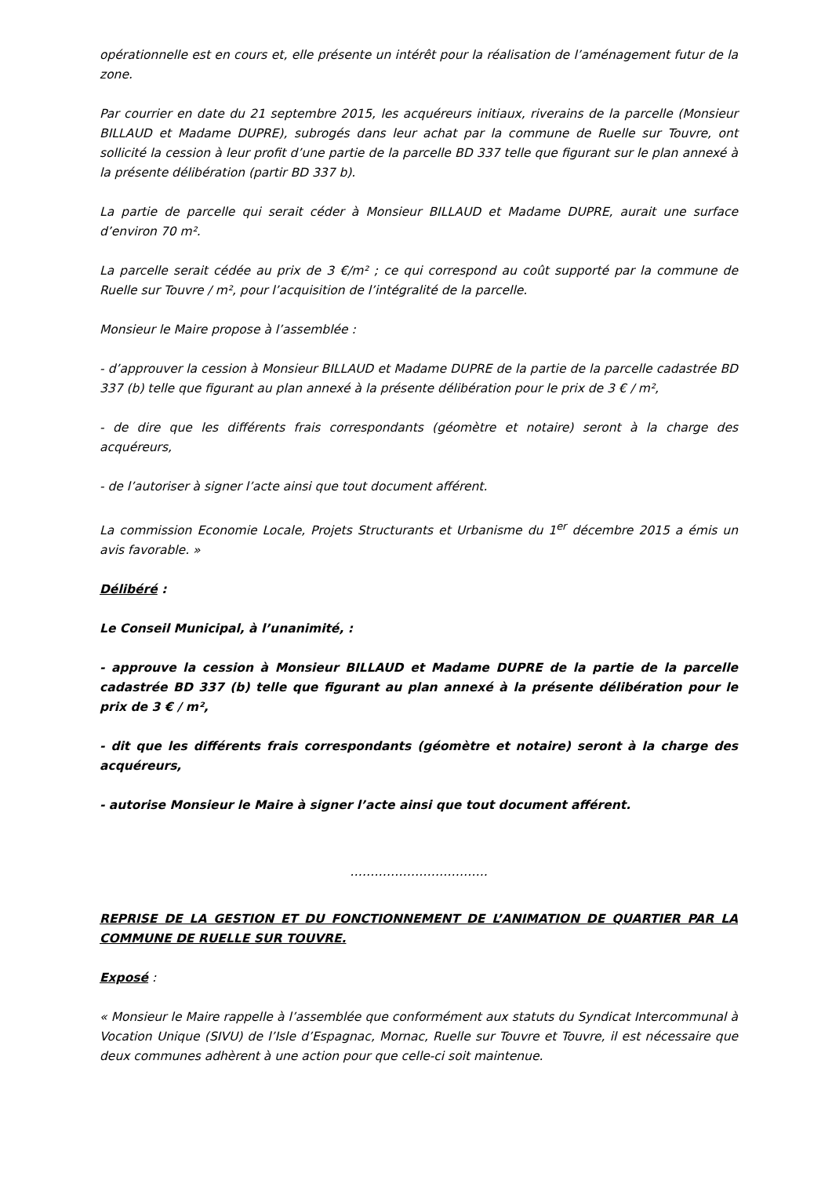opérationnelle est en cours et, elle présente un intérêt pour la réalisation de l’aménagement futur de la zone.
Par courrier en date du 21 septembre 2015, les acquéreurs initiaux, riverains de la parcelle (Monsieur BILLAUD et Madame DUPRE), subrogés dans leur achat par la commune de Ruelle sur Touvre, ont sollicité la cession à leur profit d’une partie de la parcelle BD 337 telle que figurant sur le plan annexé à la présente délibération (partir BD 337 b).
La partie de parcelle qui serait céder à Monsieur BILLAUD et Madame DUPRE, aurait une surface d’environ 70 m².
La parcelle serait cédée au prix de 3 €/m² ; ce qui correspond au coût supporté par la commune de Ruelle sur Touvre / m², pour l’acquisition de l’intégralité de la parcelle.
Monsieur le Maire propose à l’assemblée :
- d’approuver la cession à Monsieur BILLAUD et Madame DUPRE de la partie de la parcelle cadastrée BD 337 (b) telle que figurant au plan annexé à la présente délibération pour le prix de 3 € / m²,
- de dire que les différents frais correspondants (géomètre et notaire) seront à la charge des acquéreurs,
- de l’autoriser à signer l’acte ainsi que tout document afférent.
La commission Economie Locale, Projets Structurants et Urbanisme du 1<sup>er</sup> décembre 2015 a émis un avis favorable. »
Délibéré :
Le Conseil Municipal, à l’unanimité, :
- approuve la cession à Monsieur BILLAUD et Madame DUPRE de la partie de la parcelle cadastrée BD 337 (b) telle que figurant au plan annexé à la présente délibération pour le prix de 3 € / m²,
- dit que les différents frais correspondants (géomètre et notaire) seront à la charge des acquéreurs,
- autorise Monsieur le Maire à signer l’acte ainsi que tout document afférent.
…………………………….
REPRISE DE LA GESTION ET DU FONCTIONNEMENT DE L’ANIMATION DE QUARTIER PAR LA COMMUNE DE RUELLE SUR TOUVRE.
Exposé :
« Monsieur le Maire rappelle à l’assemblée que conformément aux statuts du Syndicat Intercommunal à Vocation Unique (SIVU) de l’Isle d’Espagnac, Mornac, Ruelle sur Touvre et Touvre, il est nécessaire que deux communes adhèrent à une action pour que celle-ci soit maintenue.